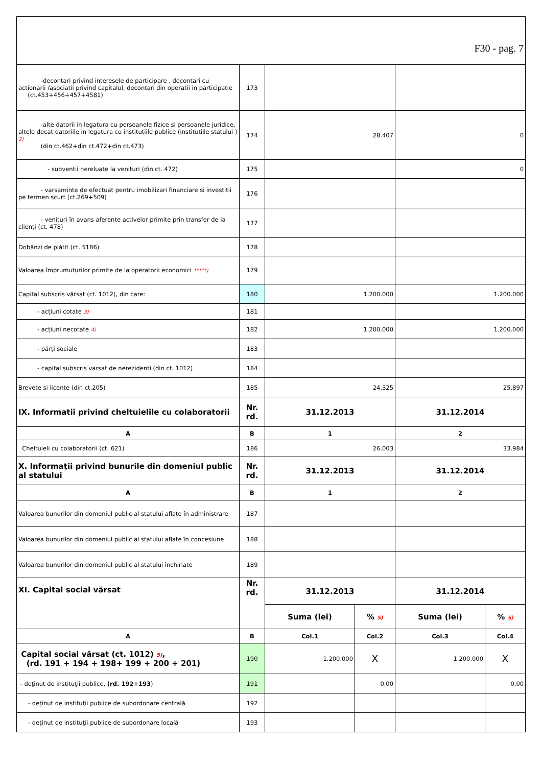| F30 - pag. 7 | | | | | |
| -decontari privind interesele de participare , decontari cu actionarii /asociatii privind capitalul, decontari din operatii in participatie (ct.453+456+457+4581) | 173 | | | | |
| -alte datorii in legatura cu persoanele fizice si persoanele juridice, altele decat datoriile in legatura cu institutiile publice (institutiile statului ) 2) (din ct.462+din ct.472+din ct.473) | 174 | 28.407 | | 0 | |
| - subventii nereluate la venituri (din ct. 472) | 175 | | | 0 | |
| - varsaminte de efectuat pentru imobilizari financiare si investitii pe termen scurt (ct.269+509) | 176 | | | | |
| - venituri în avans aferente activelor primite prin transfer de la clienţi (ct. 478) | 177 | | | | |
| Dobânzi de plătit (ct. 5186) | 178 | | | | |
| Valoarea împrumuturilor primite de la operatorii economici *****) | 179 | | | | |
| Capital subscris vărsat (ct. 1012), din care: | 180 | 1.200.000 | | 1.200.000 | |
| - acţiuni cotate 3) | 181 | | | | |
| - acţiuni necotate 4) | 182 | 1.200.000 | | 1.200.000 | |
| - părţi sociale | 183 | | | | |
| - capital subscris varsat de nerezidenti (din ct. 1012) | 184 | | | | |
| Brevete si licente (din ct.205) | 185 | 24.325 | | 25.897 | |
| IX. Informatii privind cheltuielile cu colaboratorii | Nr. rd. | 31.12.2013 | | 31.12.2014 | |
| A | B | 1 | | 2 | |
| Cheltuieli cu colaboratorii (ct. 621) | 186 | 26.003 | | 33.984 | |
| X. Informaţii privind bunurile din domeniul public al statului | Nr. rd. | 31.12.2013 | | 31.12.2014 | |
| A | B | 1 | | 2 | |
| Valoarea bunurilor din domeniul public al statului aflate în administrare | 187 | | | | |
| Valoarea bunurilor din domeniul public al statului aflate în concesiune | 188 | | | | |
| Valoarea bunurilor din domeniul public al statului închiriate | 189 | | | | |
| XI. Capital social vărsat | Nr. rd. | 31.12.2013 | | 31.12.2014 | |
| | | Suma (lei) | % 5) | Suma (lei) | % 5) |
| A | B | Col.1 | Col.2 | Col.3 | Col.4 |
| Capital social vărsat (ct. 1012) 5) , (rd. 191 + 194 + 198+ 199 + 200 + 201) | 190 | 1.200.000 | X | 1.200.000 | X |
| - deţinut de instituţii publice, (rd. 192+193 ) | 191 | | 0,00 | | 0,00 |
| - deţinut de instituţii publice de subordonare centrală | 192 | | | | |
| - deţinut de instituţii publice de subordonare locală | 193 | | | | |